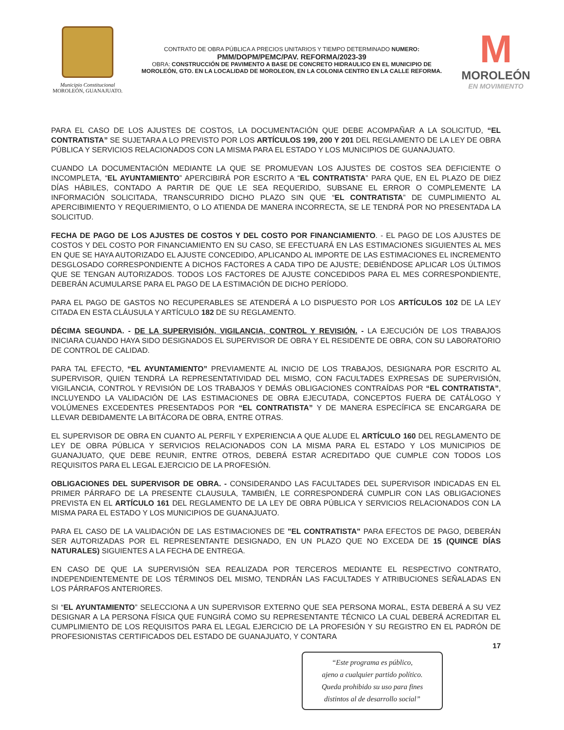Municipio Constitucional
MOROLEÓN, GUANAJUATO.
CONTRATO DE OBRA PÚBLICA A PRECIOS UNITARIOS Y TIEMPO DETERMINADO NUMERO:
PMM/DOPM/PEMC/PAV. REFORMA/2023-39
OBRA: CONSTRUCCIÓN DE PAVIMENTO A BASE DE CONCRETO HIDRAULICO EN EL MUNICIPIO DE MOROLEÓN, GTO. EN LA LOCALIDAD DE MOROLEON, EN LA COLONIA CENTRO EN LA CALLE REFORMA.
M
MOROLEÓN
EN MOVIMIENTO
PARA EL CASO DE LOS AJUSTES DE COSTOS, LA DOCUMENTACIÓN QUE DEBE ACOMPAÑAR A LA SOLICITUD, “EL CONTRATISTA” SE SUJETARA A LO PREVISTO POR LOS ARTÍCULOS 199, 200 Y 201 DEL REGLAMENTO DE LA LEY DE OBRA PÚBLICA Y SERVICIOS RELACIONADOS CON LA MISMA PARA EL ESTADO Y LOS MUNICIPIOS DE GUANAJUATO.
CUANDO LA DOCUMENTACIÓN MEDIANTE LA QUE SE PROMUEVAN LOS AJUSTES DE COSTOS SEA DEFICIENTE O INCOMPLETA, “EL AYUNTAMIENTO” APERCIBIRÁ POR ESCRITO A “EL CONTRATISTA” PARA QUE, EN EL PLAZO DE DIEZ DÍAS HÁBILES, CONTADO A PARTIR DE QUE LE SEA REQUERIDO, SUBSANE EL ERROR O COMPLEMENTE LA INFORMACIÓN SOLICITADA, TRANSCURRIDO DICHO PLAZO SIN QUE “EL CONTRATISTA” DE CUMPLIMIENTO AL APERCIBIMIENTO Y REQUERIMIENTO, O LO ATIENDA DE MANERA INCORRECTA, SE LE TENDRÁ POR NO PRESENTADA LA SOLICITUD.
FECHA DE PAGO DE LOS AJUSTES DE COSTOS Y DEL COSTO POR FINANCIAMIENTO. - EL PAGO DE LOS AJUSTES DE COSTOS Y DEL COSTO POR FINANCIAMIENTO EN SU CASO, SE EFECTUARÁ EN LAS ESTIMACIONES SIGUIENTES AL MES EN QUE SE HAYA AUTORIZADO EL AJUSTE CONCEDIDO, APLICANDO AL IMPORTE DE LAS ESTIMACIONES EL INCREMENTO DESGLOSADO CORRESPONDIENTE A DICHOS FACTORES A CADA TIPO DE AJUSTE; DEBIÉNDOSE APLICAR LOS ÚLTIMOS QUE SE TENGAN AUTORIZADOS. TODOS LOS FACTORES DE AJUSTE CONCEDIDOS PARA EL MES CORRESPONDIENTE, DEBERÁN ACUMULARSE PARA EL PAGO DE LA ESTIMACIÓN DE DICHO PERÍODO.
PARA EL PAGO DE GASTOS NO RECUPERABLES SE ATENDERÁ A LO DISPUESTO POR LOS ARTÍCULOS 102 DE LA LEY CITADA EN ESTA CLÁUSULA Y ARTÍCULO 182 DE SU REGLAMENTO.
DÉCIMA SEGUNDA. - DE LA SUPERVISIÓN, VIGILANCIA, CONTROL Y REVISIÓN. - LA EJECUCIÓN DE LOS TRABAJOS INICIARA CUANDO HAYA SIDO DESIGNADOS EL SUPERVISOR DE OBRA Y EL RESIDENTE DE OBRA, CON SU LABORATORIO DE CONTROL DE CALIDAD.
PARA TAL EFECTO, “EL AYUNTAMIENTO” PREVIAMENTE AL INICIO DE LOS TRABAJOS, DESIGNARA POR ESCRITO AL SUPERVISOR, QUIEN TENDRÁ LA REPRESENTATIVIDAD DEL MISMO, CON FACULTADES EXPRESAS DE SUPERVISIÓN, VIGILANCIA, CONTROL Y REVISIÓN DE LOS TRABAJOS Y DEMÁS OBLIGACIONES CONTRAÍDAS POR “EL CONTRATISTA”, INCLUYENDO LA VALIDACIÓN DE LAS ESTIMACIONES DE OBRA EJECUTADA, CONCEPTOS FUERA DE CATÁLOGO Y VOLÚMENES EXCEDENTES PRESENTADOS POR “EL CONTRATISTA” Y DE MANERA ESPECÍFICA SE ENCARGARA DE LLEVAR DEBIDAMENTE LA BITÁCORA DE OBRA, ENTRE OTRAS.
EL SUPERVISOR DE OBRA EN CUANTO AL PERFIL Y EXPERIENCIA A QUE ALUDE EL ARTÍCULO 160 DEL REGLAMENTO DE LEY DE OBRA PÚBLICA Y SERVICIOS RELACIONADOS CON LA MISMA PARA EL ESTADO Y LOS MUNICIPIOS DE GUANAJUATO, QUE DEBE REUNIR, ENTRE OTROS, DEBERÁ ESTAR ACREDITADO QUE CUMPLE CON TODOS LOS REQUISITOS PARA EL LEGAL EJERCICIO DE LA PROFESIÓN.
OBLIGACIONES DEL SUPERVISOR DE OBRA. - CONSIDERANDO LAS FACULTADES DEL SUPERVISOR INDICADAS EN EL PRIMER PÁRRAFO DE LA PRESENTE CLAUSULA, TAMBIÉN, LE CORRESPONDERÁ CUMPLIR CON LAS OBLIGACIONES PREVISTA EN EL ARTÍCULO 161 DEL REGLAMENTO DE LA LEY DE OBRA PÚBLICA Y SERVICIOS RELACIONADOS CON LA MISMA PARA EL ESTADO Y LOS MUNICIPIOS DE GUANAJUATO.
PARA EL CASO DE LA VALIDACIÓN DE LAS ESTIMACIONES DE "EL CONTRATISTA" PARA EFECTOS DE PAGO, DEBERÁN SER AUTORIZADAS POR EL REPRESENTANTE DESIGNADO, EN UN PLAZO QUE NO EXCEDA DE 15 (QUINCE DÍAS NATURALES) SIGUIENTES A LA FECHA DE ENTREGA.
EN CASO DE QUE LA SUPERVISIÓN SEA REALIZADA POR TERCEROS MEDIANTE EL RESPECTIVO CONTRATO, INDEPENDIENTEMENTE DE LOS TÉRMINOS DEL MISMO, TENDRÁN LAS FACULTADES Y ATRIBUCIONES SEÑALADAS EN LOS PÁRRAFOS ANTERIORES.
SI “EL AYUNTAMIENTO” SELECCIONA A UN SUPERVISOR EXTERNO QUE SEA PERSONA MORAL, ESTA DEBERÁ A SU VEZ DESIGNAR A LA PERSONA FÍSICA QUE FUNGIRÁ COMO SU REPRESENTANTE TÉCNICO LA CUAL DEBERÁ ACREDITAR EL CUMPLIMIENTO DE LOS REQUISITOS PARA EL LEGAL EJERCICIO DE LA PROFESIÓN Y SU REGISTRO EN EL PADRÓN DE PROFESIONISTAS CERTIFICADOS DEL ESTADO DE GUANAJUATO, Y CONTARA
17
“Este programa es público,
ajeno a cualquier partido político.
Queda prohibido su uso para fines
distintos al de desarrollo social”